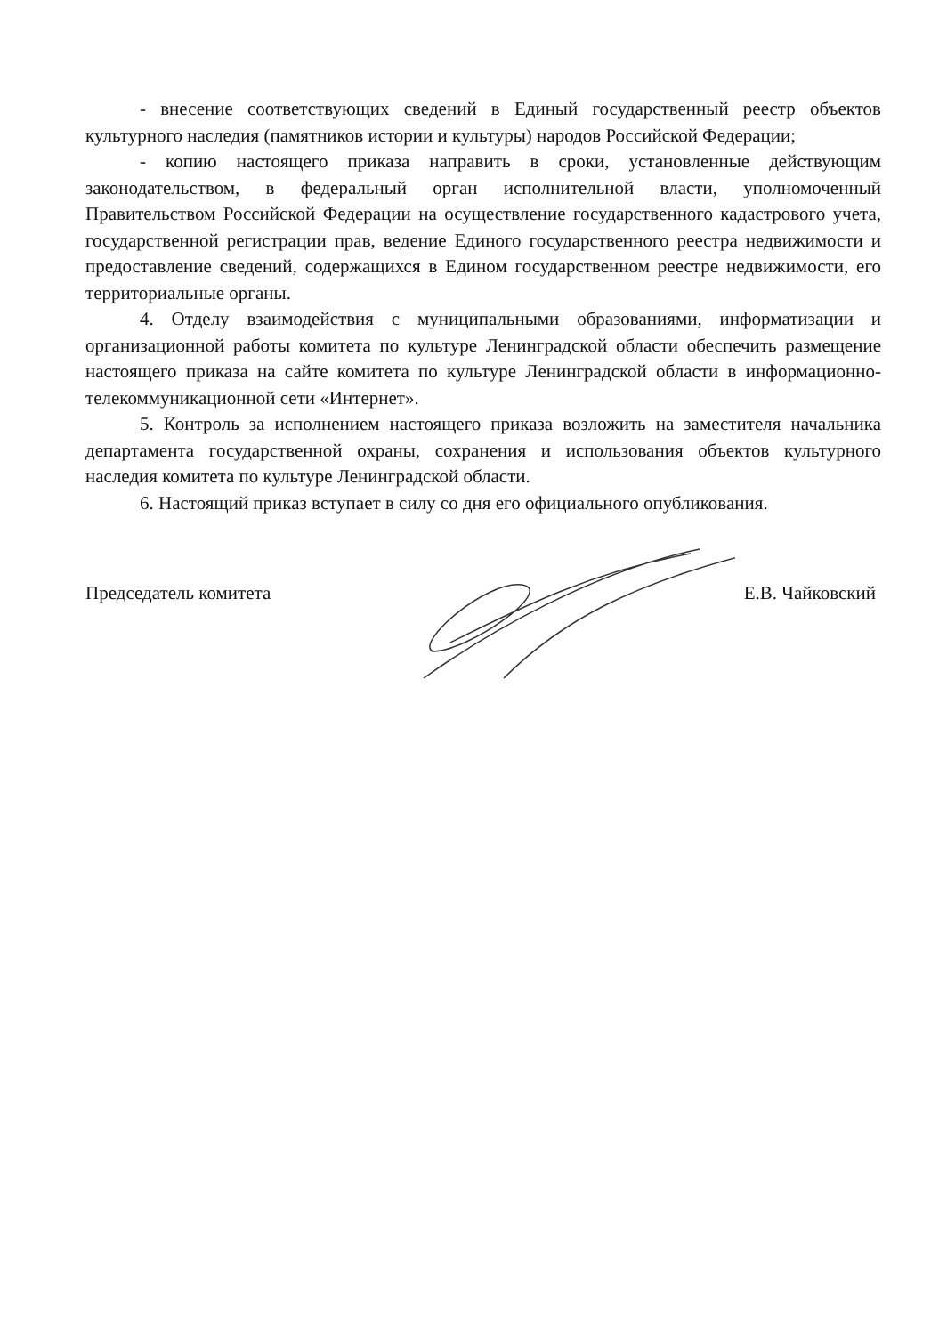- внесение соответствующих сведений в Единый государственный реестр объектов культурного наследия (памятников истории и культуры) народов Российской Федерации;
- копию настоящего приказа направить в сроки, установленные действующим законодательством, в федеральный орган исполнительной власти, уполномоченный Правительством Российской Федерации на осуществление государственного кадастрового учета, государственной регистрации прав, ведение Единого государственного реестра недвижимости и предоставление сведений, содержащихся в Едином государственном реестре недвижимости, его территориальные органы.
4. Отделу взаимодействия с муниципальными образованиями, информатизации и организационной работы комитета по культуре Ленинградской области обеспечить размещение настоящего приказа на сайте комитета по культуре Ленинградской области в информационно-телекоммуникационной сети «Интернет».
5. Контроль за исполнением настоящего приказа возложить на заместителя начальника департамента государственной охраны, сохранения и использования объектов культурного наследия комитета по культуре Ленинградской области.
6. Настоящий приказ вступает в силу со дня его официального опубликования.
Председатель комитета Е.В. Чайковский